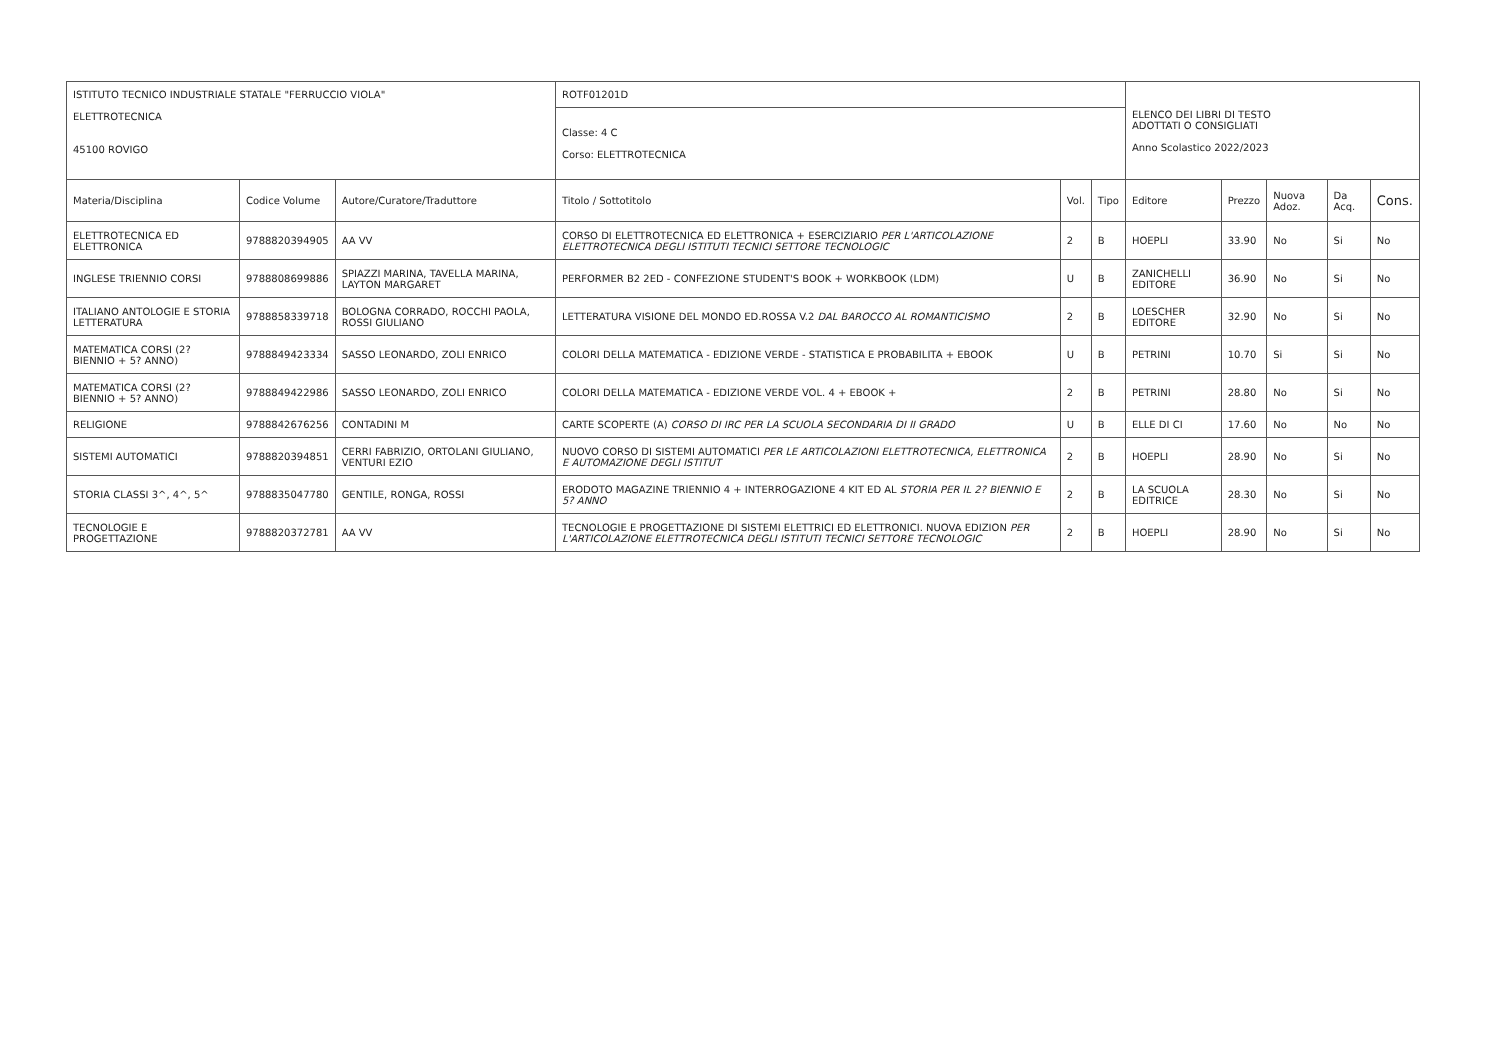| ISTITUTO TECNICO INDUSTRIALE STATALE "FERRUCCIO VIOLA" | | | ROTF01201D | | | ELENCO DEI LIBRI DI TESTO ADOTTATI O CONSIGLIATI Anno Scolastico 2022/2023 | | | | |
| ELETTROTECNICA 45100 ROVIGO | | | Classe: 4 C Corso: ELETTROTECNICA | | | | | | | |
| Materia/Disciplina | Codice Volume | Autore/Curatore/Traduttore | Titolo / Sottotitolo | Vol. | Tipo | Editore | Prezzo | Nuova Adoz. | Da Acq. | Cons. |
| ELETTROTECNICA ED ELETTRONICA | 9788820394905 | AA VV | CORSO DI ELETTROTECNICA ED ELETTRONICA + ESERCIZIARIO PER L'ARTICOLAZIONE ELETTROTECNICA DEGLI ISTITUTI TECNICI SETTORE TECNOLOGIC | 2 | B | HOEPLI | 33.90 | No | Si | No |
| INGLESE TRIENNIO CORSI | 9788808699886 | SPIAZZI MARINA, TAVELLA MARINA, LAYTON MARGARET | PERFORMER B2 2ED - CONFEZIONE STUDENT'S BOOK + WORKBOOK (LDM) | U | B | ZANICHELLI EDITORE | 36.90 | No | Si | No |
| ITALIANO ANTOLOGIE E STORIA LETTERATURA | 9788858339718 | BOLOGNA CORRADO, ROCCHI PAOLA, ROSSI GIULIANO | LETTERATURA VISIONE DEL MONDO ED.ROSSA V.2 DAL BAROCCO AL ROMANTICISMO | 2 | B | LOESCHER EDITORE | 32.90 | No | Si | No |
| MATEMATICA CORSI (2? BIENNIO + 5? ANNO) | 9788849423334 | SASSO LEONARDO, ZOLI ENRICO | COLORI DELLA MATEMATICA - EDIZIONE VERDE - STATISTICA E PROBABILITA + EBOOK | U | B | PETRINI | 10.70 | Si | Si | No |
| MATEMATICA CORSI (2? BIENNIO + 5? ANNO) | 9788849422986 | SASSO LEONARDO, ZOLI ENRICO | COLORI DELLA MATEMATICA - EDIZIONE VERDE VOL. 4 + EBOOK + | 2 | B | PETRINI | 28.80 | No | Si | No |
| RELIGIONE | 9788842676256 | CONTADINI M | CARTE SCOPERTE (A) CORSO DI IRC PER LA SCUOLA SECONDARIA DI II GRADO | U | B | ELLE DI CI | 17.60 | No | No | No |
| SISTEMI AUTOMATICI | 9788820394851 | CERRI FABRIZIO, ORTOLANI GIULIANO, VENTURI EZIO | NUOVO CORSO DI SISTEMI AUTOMATICI PER LE ARTICOLAZIONI ELETTROTECNICA, ELETTRONICA E AUTOMAZIONE DEGLI ISTITUT | 2 | B | HOEPLI | 28.90 | No | Si | No |
| STORIA CLASSI 3^, 4^, 5^ | 9788835047780 | GENTILE, RONGA, ROSSI | ERODOTO MAGAZINE TRIENNIO 4 + INTERROGAZIONE 4 KIT ED AL STORIA PER IL 2? BIENNIO E 5? ANNO | 2 | B | LA SCUOLA EDITRICE | 28.30 | No | Si | No |
| TECNOLOGIE E PROGETTAZIONE | 9788820372781 | AA VV | TECNOLOGIE E PROGETTAZIONE DI SISTEMI ELETTRICI ED ELETTRONICI. NUOVA EDIZION PER L'ARTICOLAZIONE ELETTROTECNICA DEGLI ISTITUTI TECNICI SETTORE TECNOLOGIC | 2 | B | HOEPLI | 28.90 | No | Si | No |